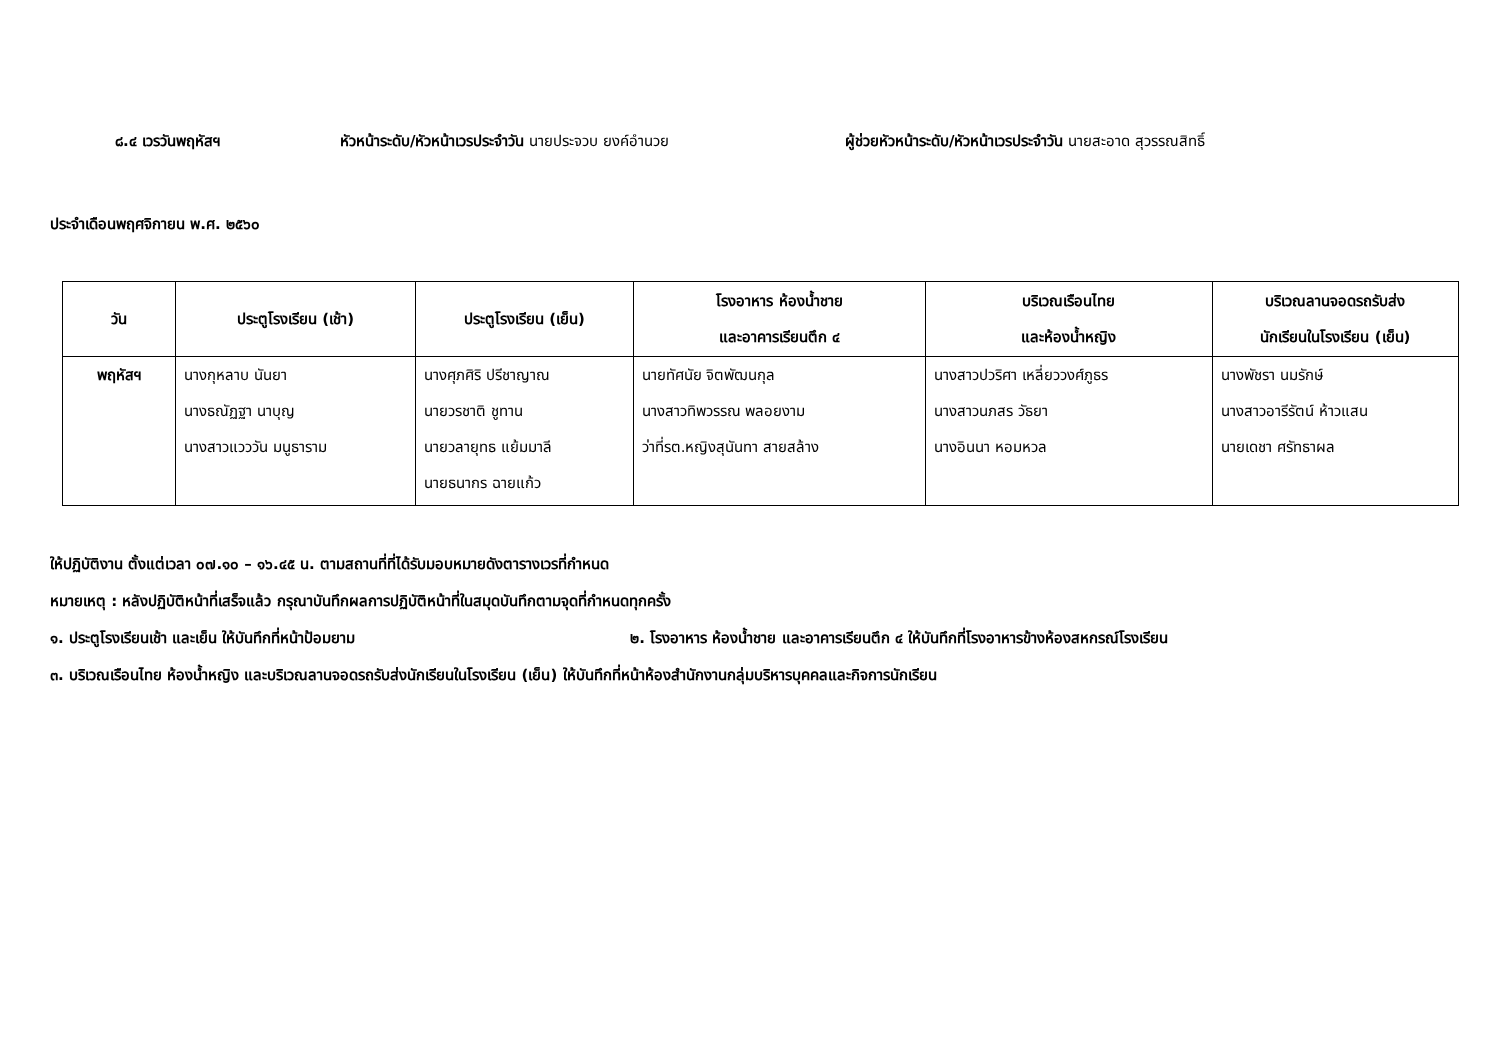๘.๔ เวรวันพฤหัสฯ หัวหน้าระดับ/หัวหน้าเวรประจำวัน นายประจวบ ยงค์อำนวย ผู้ช่วยหัวหน้าระดับ/หัวหน้าเวรประจำวัน นายสะอาด สุวรรณสิทธิ์
ประจำเดือนพฤศจิกายน พ.ศ. ๒๕๖๐
| วัน | ประตูโรงเรียน (เช้า) | ประตูโรงเรียน (เย็น) | โรงอาหาร ห้องน้ำชาย และอาคารเรียนตึก ๔ | บริเวณเรือนไทย และห้องน้ำหญิง | บริเวณลานจอดรถรับส่ง นักเรียนในโรงเรียน (เย็น) |
| --- | --- | --- | --- | --- | --- |
| พฤหัสฯ | นางกุหลาบ นันยา นางธณัฏฐา นาบุญ นางสาวแวววัน มนูธาราม | นางศุภศิริ ปรีชาญาณ นายวรชาติ ชูทาน นายวลายุทธ แย้มมาลี นายธนากร ฉายแก้ว | นายทัศนัย จิตพัฒนกุล นางสาวทิพวรรณ พลอยงาม ว่าที่รต.หญิงสุนันทา สายสล้าง | นางสาวปวริศา เหลี่ยววงศ์ภูธร นางสาวนภสร วัธยา นางอินนา หอมหวล | นางพัชรา นมรักษ์ นางสาวอารีรัตน์ ห้าวแสน นายเดชา ศรัทธาผล |
ให้ปฏิบัติงาน ตั้งแต่เวลา ๐๗.๑๐ – ๑๖.๔๕ น. ตามสถานที่ที่ได้รับมอบหมายดังตารางเวรที่กำหนด
หมายเหตุ : หลังปฏิบัติหน้าที่เสร็จแล้ว กรุณาบันทึกผลการปฏิบัติหน้าที่ในสมุดบันทึกตามจุดที่กำหนดทุกครั้ง
๑. ประตูโรงเรียนเช้า และเย็น ให้บันทึกที่หน้าป้อมยาม ๒. โรงอาหาร ห้องน้ำชาย และอาคารเรียนตึก ๔ ให้บันทึกที่โรงอาหารข้างห้องสหกรณ์โรงเรียน
๓. บริเวณเรือนไทย ห้องน้ำหญิง และบริเวณลานจอดรถรับส่งนักเรียนในโรงเรียน (เย็น) ให้บันทึกที่หน้าห้องสำนักงานกลุ่มบริหารบุคคลและกิจการนักเรียน